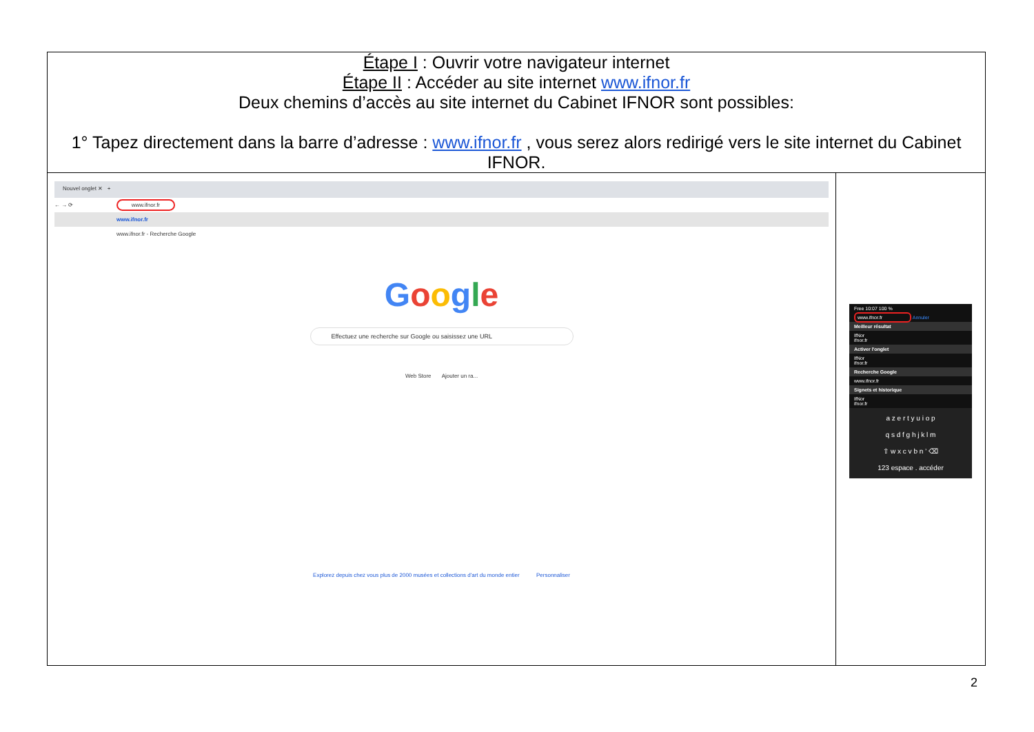| Étape I : Ouvrir votre navigateur internet Étape II : Accéder au site internet www.ifnor.fr Deux chemins d’accès au site internet du Cabinet IFNOR sont possibles: 1° Tapez directement dans la barre d’adresse : www.ifnor.fr , vous serez alors redirigé vers le site internet du Cabinet IFNOR. | |
| Nouvel onglet ✕ + ← → ⟳ www.ifnor.fr www.ifnor.fr www.ifnor.fr - Recherche Google G o o g l e Effectuez une recherche sur Google ou saisissez une URL Web Store Ajouter un ra... Explorez depuis chez vous plus de 2000 musées et collections d'art du monde entier Personnaliser | Free 10:07 100 % www.ifnor.fr Annuler Meilleur résultat IfNor ifnor.fr Activer l'onglet IfNor ifnor.fr Recherche Google www.ifnor.fr Signets et historique IfNor ifnor.fr a z e r t y u i o p q s d f g h j k l m ⇧ w x c v b n ’ ⌫ 123 espace . accéder |
2